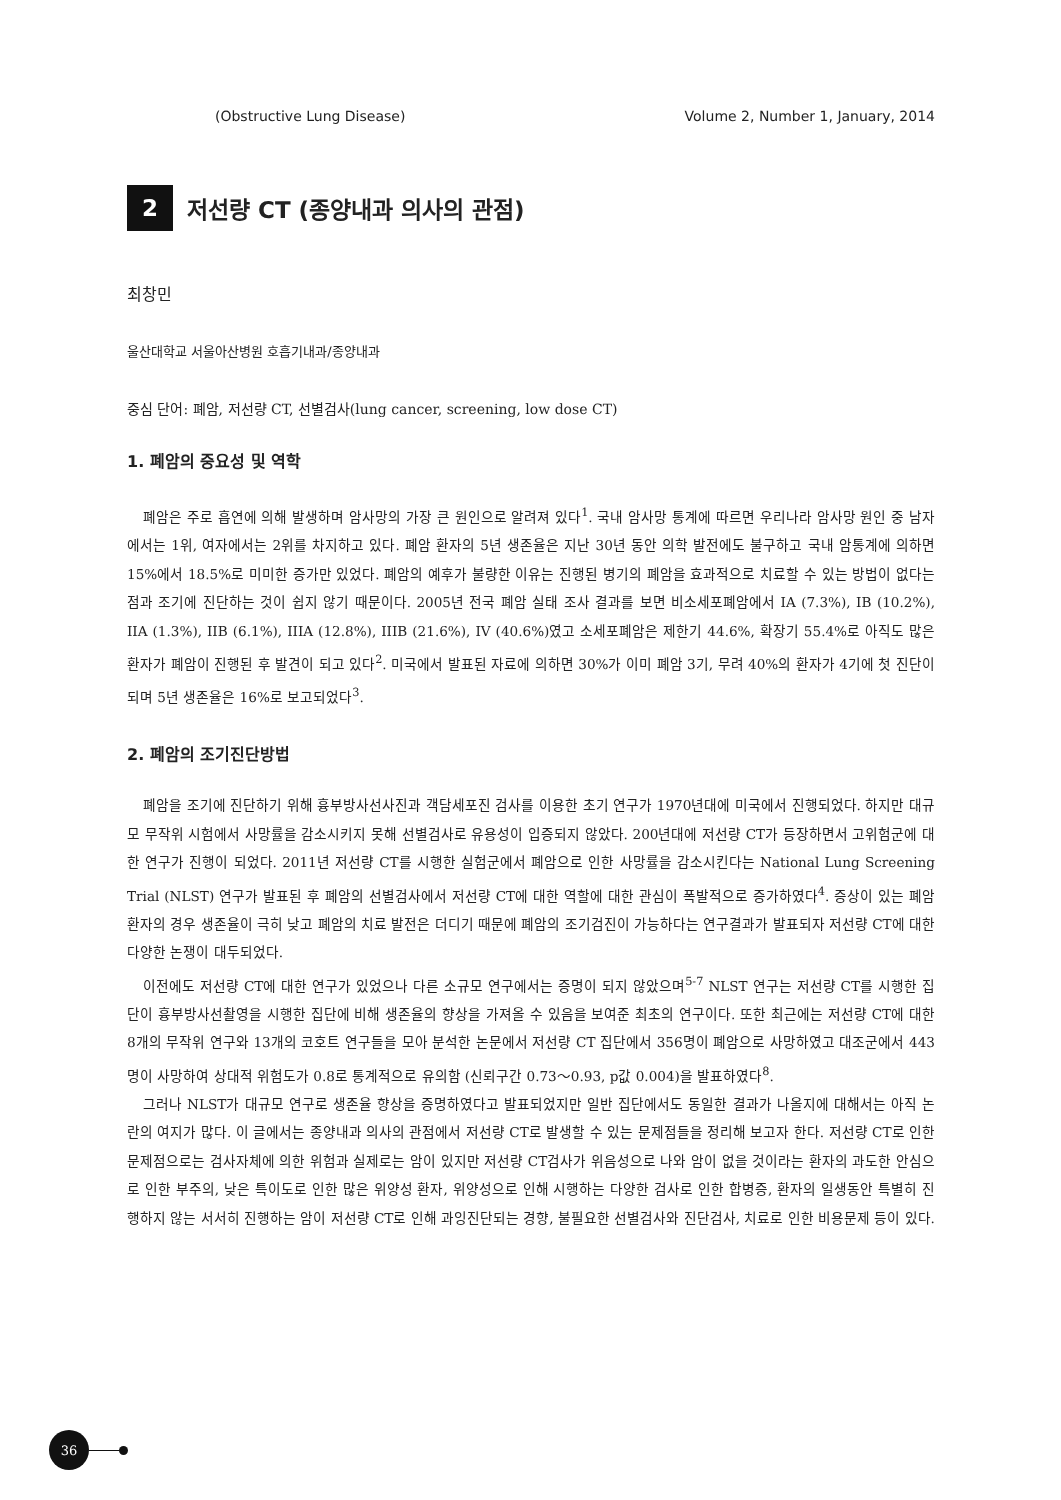(Obstructive Lung Disease) Volume 2, Number 1, January, 2014
2
저선량 CT (종양내과 의사의 관점)
최창민
울산대학교 서울아산병원 호흡기내과/종양내과
중심 단어: 폐암, 저선량 CT, 선별검사(lung cancer, screening, low dose CT)
1. 폐암의 중요성 및 역학
폐암은 주로 흡연에 의해 발생하며 암사망의 가장 큰 원인으로 알려져 있다<sup>1</sup>. 국내 암사망 통계에 따르면 우리나라 암사망 원인 중 남자에서는 1위, 여자에서는 2위를 차지하고 있다. 폐암 환자의 5년 생존율은 지난 30년 동안 의학 발전에도 불구하고 국내 암통계에 의하면 15%에서 18.5%로 미미한 증가만 있었다. 폐암의 예후가 불량한 이유는 진행된 병기의 폐암을 효과적으로 치료할 수 있는 방법이 없다는 점과 조기에 진단하는 것이 쉽지 않기 때문이다. 2005년 전국 폐암 실태 조사 결과를 보면 비소세포폐암에서 IA (7.3%), IB (10.2%), IIA (1.3%), IIB (6.1%), IIIA (12.8%), IIIB (21.6%), IV (40.6%)였고 소세포폐암은 제한기 44.6%, 확장기 55.4%로 아직도 많은 환자가 폐암이 진행된 후 발견이 되고 있다<sup>2</sup>. 미국에서 발표된 자료에 의하면 30%가 이미 폐암 3기, 무려 40%의 환자가 4기에 첫 진단이 되며 5년 생존율은 16%로 보고되었다<sup>3</sup>.
2. 폐암의 조기진단방법
폐암을 조기에 진단하기 위해 흉부방사선사진과 객담세포진 검사를 이용한 초기 연구가 1970년대에 미국에서 진행되었다. 하지만 대규모 무작위 시험에서 사망률을 감소시키지 못해 선별검사로 유용성이 입증되지 않았다. 200년대에 저선량 CT가 등장하면서 고위험군에 대한 연구가 진행이 되었다. 2011년 저선량 CT를 시행한 실험군에서 폐암으로 인한 사망률을 감소시킨다는 National Lung Screening Trial (NLST) 연구가 발표된 후 폐암의 선별검사에서 저선량 CT에 대한 역할에 대한 관심이 폭발적으로 증가하였다<sup>4</sup>. 증상이 있는 폐암환자의 경우 생존율이 극히 낮고 폐암의 치료 발전은 더디기 때문에 폐암의 조기검진이 가능하다는 연구결과가 발표되자 저선량 CT에 대한 다양한 논쟁이 대두되었다.
이전에도 저선량 CT에 대한 연구가 있었으나 다른 소규모 연구에서는 증명이 되지 않았으며<sup>5-7</sup> NLST 연구는 저선량 CT를 시행한 집단이 흉부방사선촬영을 시행한 집단에 비해 생존율의 향상을 가져올 수 있음을 보여준 최초의 연구이다. 또한 최근에는 저선량 CT에 대한 8개의 무작위 연구와 13개의 코호트 연구들을 모아 분석한 논문에서 저선량 CT 집단에서 356명이 폐암으로 사망하였고 대조군에서 443명이 사망하여 상대적 위험도가 0.8로 통계적으로 유의함 (신뢰구간 0.73～0.93, p값 0.004)을 발표하였다<sup>8</sup>.
그러나 NLST가 대규모 연구로 생존율 향상을 증명하였다고 발표되었지만 일반 집단에서도 동일한 결과가 나올지에 대해서는 아직 논란의 여지가 많다. 이 글에서는 종양내과 의사의 관점에서 저선량 CT로 발생할 수 있는 문제점들을 정리해 보고자 한다. 저선량 CT로 인한 문제점으로는 검사자체에 의한 위험과 실제로는 암이 있지만 저선량 CT검사가 위음성으로 나와 암이 없을 것이라는 환자의 과도한 안심으로 인한 부주의, 낮은 특이도로 인한 많은 위양성 환자, 위양성으로 인해 시행하는 다양한 검사로 인한 합병증, 환자의 일생동안 특별히 진행하지 않는 서서히 진행하는 암이 저선량 CT로 인해 과잉진단되는 경향, 불필요한 선별검사와 진단검사, 치료로 인한 비용문제 등이 있다.
36